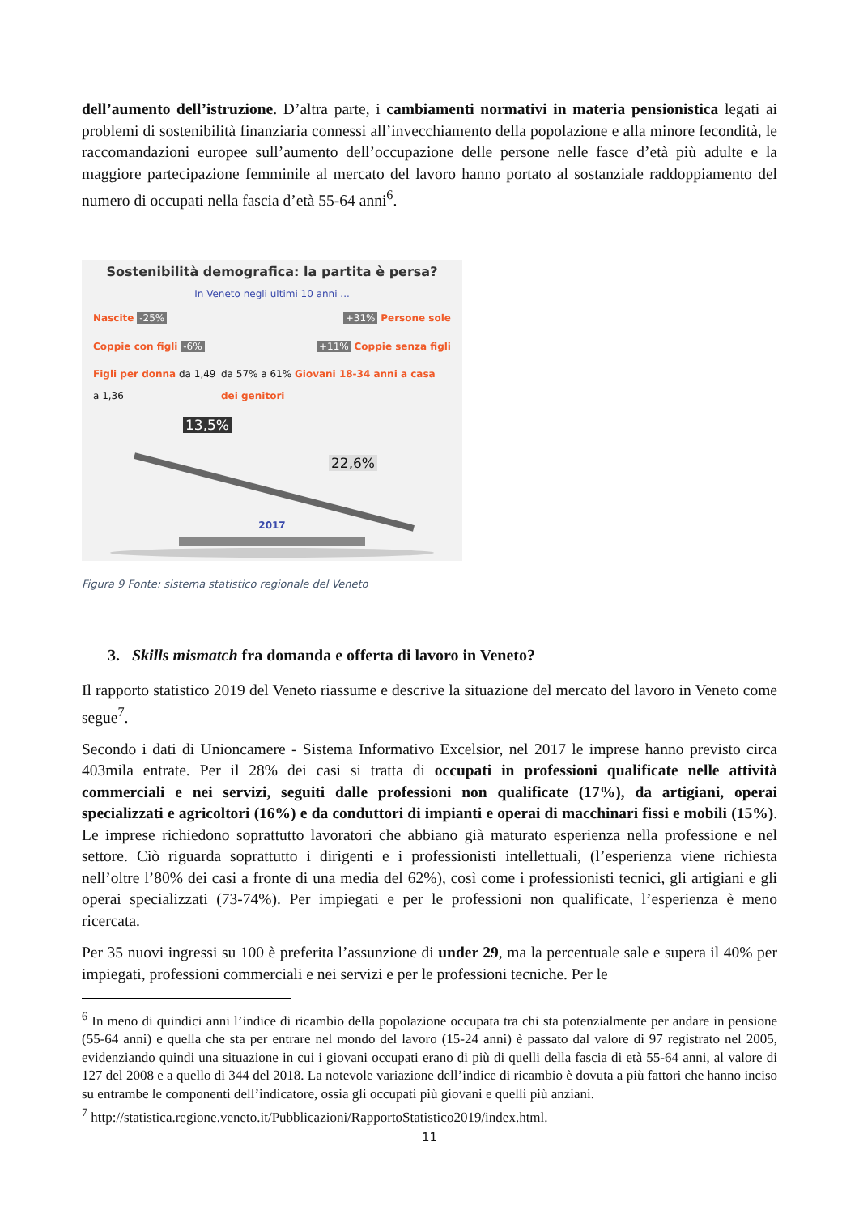dell’aumento dell’istruzione. D’altra parte, i cambiamenti normativi in materia pensionistica legati ai problemi di sostenibilità finanziaria connessi all’invecchiamento della popolazione e alla minore fecondità, le raccomandazioni europee sull’aumento dell’occupazione delle persone nelle fasce d’età più adulte e la maggiore partecipazione femminile al mercato del lavoro hanno portato al sostanziale raddoppiamento del numero di occupati nella fascia d’età 55-64 anni<sup>6</sup>.
Sostenibilità demografica: la partita è persa?
In Veneto negli ultimi 10 anni ...
Nascite -25% +31% Persone sole
Coppie con figli -6% +11% Coppie senza figli
Figli per donna da 1,49 a 1,36 da 57% a 61% Giovani 18-34 anni a casa dei genitori
13,5%
22,6%
2017
Figura 9 Fonte: sistema statistico regionale del Veneto
3. Skills mismatch fra domanda e offerta di lavoro in Veneto?
Il rapporto statistico 2019 del Veneto riassume e descrive la situazione del mercato del lavoro in Veneto come segue<sup>7</sup>.
Secondo i dati di Unioncamere - Sistema Informativo Excelsior, nel 2017 le imprese hanno previsto circa 403mila entrate. Per il 28% dei casi si tratta di occupati in professioni qualificate nelle attività commerciali e nei servizi, seguiti dalle professioni non qualificate (17%), da artigiani, operai specializzati e agricoltori (16%) e da conduttori di impianti e operai di macchinari fissi e mobili (15%). Le imprese richiedono soprattutto lavoratori che abbiano già maturato esperienza nella professione e nel settore. Ciò riguarda soprattutto i dirigenti e i professionisti intellettuali, (l’esperienza viene richiesta nell’oltre l’80% dei casi a fronte di una media del 62%), così come i professionisti tecnici, gli artigiani e gli operai specializzati (73-74%). Per impiegati e per le professioni non qualificate, l’esperienza è meno ricercata.
Per 35 nuovi ingressi su 100 è preferita l’assunzione di under 29, ma la percentuale sale e supera il 40% per impiegati, professioni commerciali e nei servizi e per le professioni tecniche. Per le
<sup>6</sup> In meno di quindici anni l’indice di ricambio della popolazione occupata tra chi sta potenzialmente per andare in pensione (55-64 anni) e quella che sta per entrare nel mondo del lavoro (15-24 anni) è passato dal valore di 97 registrato nel 2005, evidenziando quindi una situazione in cui i giovani occupati erano di più di quelli della fascia di età 55-64 anni, al valore di 127 del 2008 e a quello di 344 del 2018. La notevole variazione dell’indice di ricambio è dovuta a più fattori che hanno inciso su entrambe le componenti dell’indicatore, ossia gli occupati più giovani e quelli più anziani.
<sup>7</sup> http://statistica.regione.veneto.it/Pubblicazioni/RapportoStatistico2019/index.html.
11